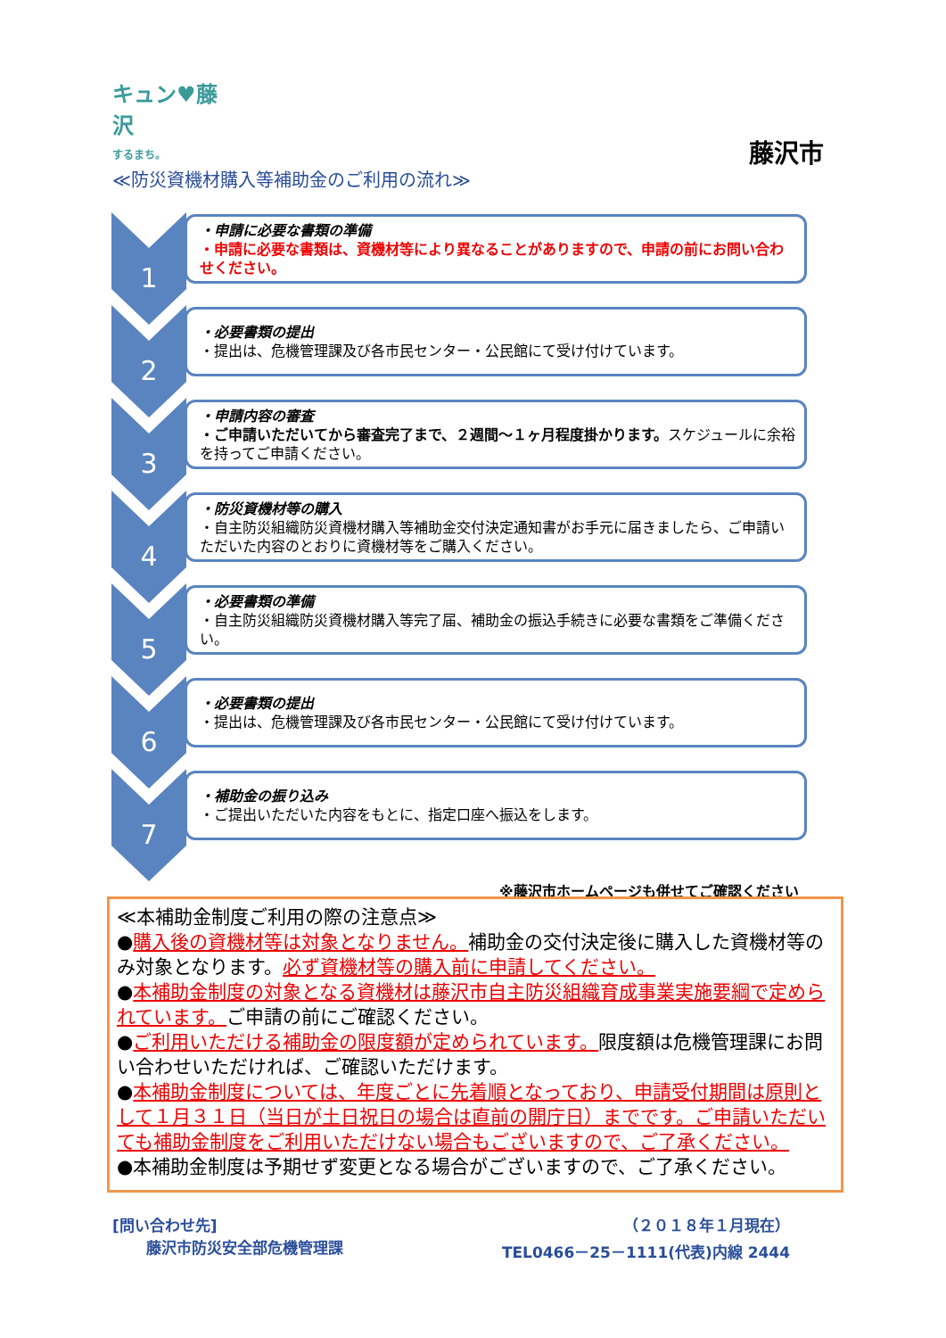キュン♥藤沢
するまち。
藤沢市
≪防災資機材購入等補助金のご利用の流れ≫
1
・申請に必要な書類の準備
・申請に必要な書類は、資機材等により異なることがありますので、申請の前にお問い合わせください。
2
・必要書類の提出
・提出は、危機管理課及び各市民センター・公民館にて受け付けています。
3
・申請内容の審査
・ご申請いただいてから審査完了まで、２週間～１ヶ月程度掛かります。スケジュールに余裕を持ってご申請ください。
4
・防災資機材等の購入
・自主防災組織防災資機材購入等補助金交付決定通知書がお手元に届きましたら、ご申請いただいた内容のとおりに資機材等をご購入ください。
5
・必要書類の準備
・自主防災組織防災資機材購入等完了届、補助金の振込手続きに必要な書類をご準備ください。
6
・必要書類の提出
・提出は、危機管理課及び各市民センター・公民館にて受け付けています。
7
・補助金の振り込み
・ご提出いただいた内容をもとに、指定口座へ振込をします。
※藤沢市ホームページも併せてご確認ください
≪本補助金制度ご利用の際の注意点≫
●購入後の資機材等は対象となりません。補助金の交付決定後に購入した資機材等のみ対象となります。必ず資機材等の購入前に申請してください。
●本補助金制度の対象となる資機材は藤沢市自主防災組織育成事業実施要綱で定められています。ご申請の前にご確認ください。
●ご利用いただける補助金の限度額が定められています。限度額は危機管理課にお問い合わせいただければ、ご確認いただけます。
●本補助金制度については、年度ごとに先着順となっており、申請受付期間は原則として１月３１日（当日が土日祝日の場合は直前の開庁日）までです。ご申請いただいても補助金制度をご利用いただけない場合もございますので、ご了承ください。
●本補助金制度は予期せず変更となる場合がございますので、ご了承ください。
[問い合わせ先] （２０１８年１月現在）
藤沢市防災安全部危機管理課 TEL0466－25－1111(代表)内線 2444